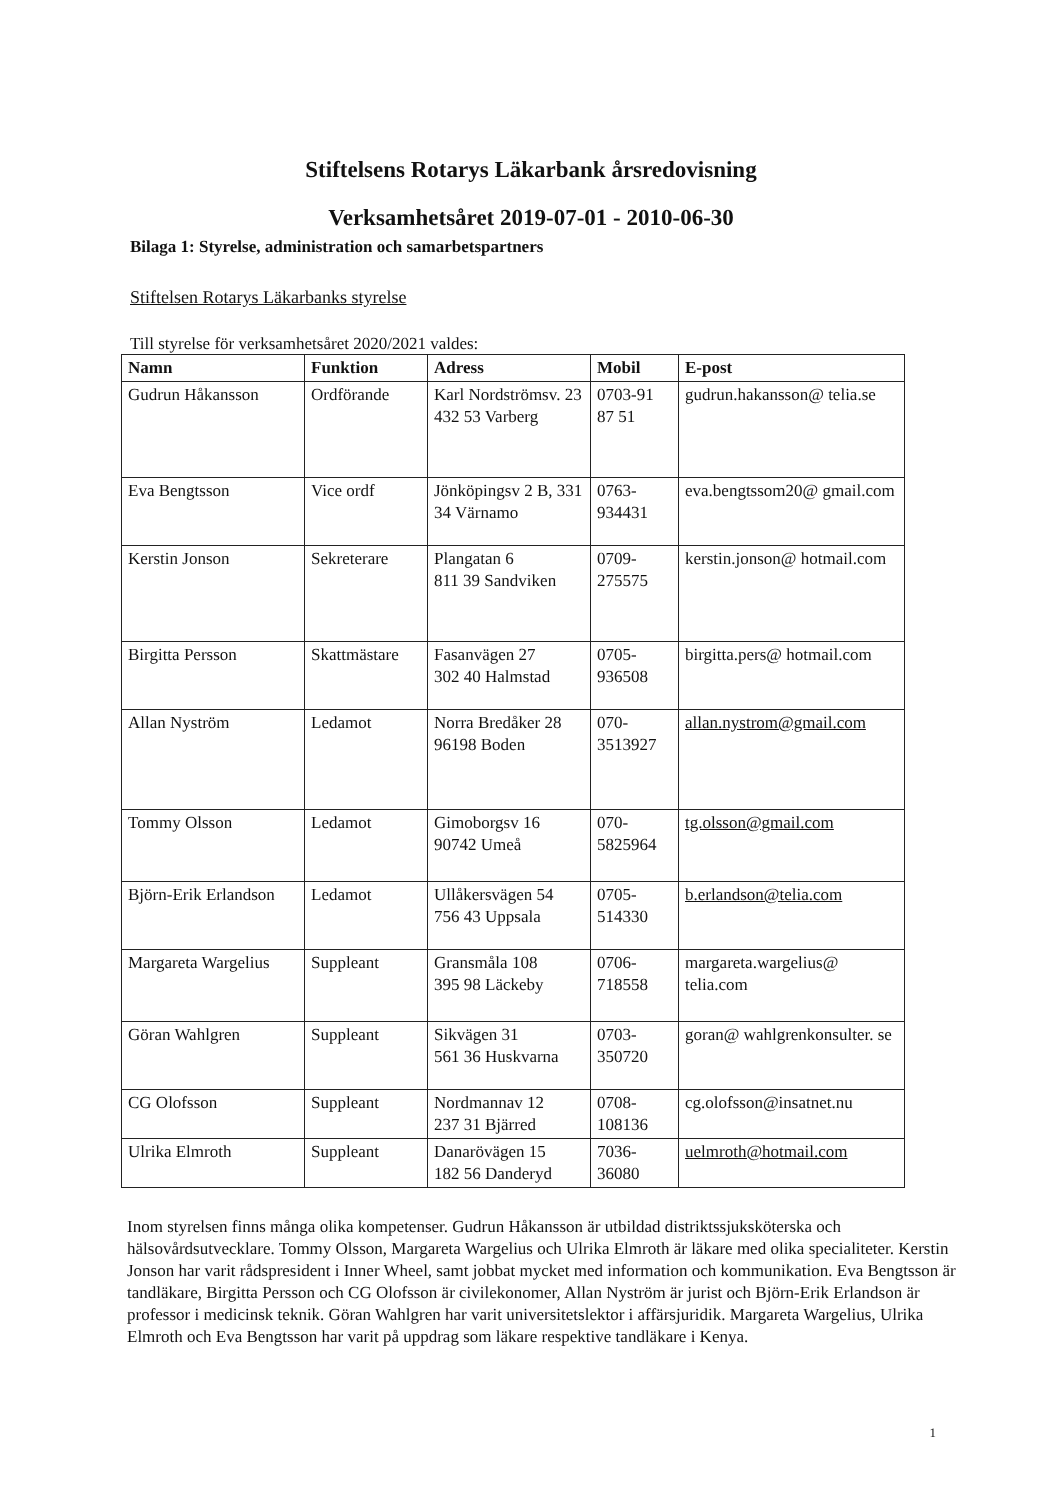Stiftelsens Rotarys Läkarbank årsredovisning
Verksamhetsåret 2019-07-01 - 2010-06-30
Bilaga 1: Styrelse, administration och samarbetspartners
Stiftelsen Rotarys Läkarbanks styrelse
Till styrelse för verksamhetsåret 2020/2021 valdes:
| Namn | Funktion | Adress | Mobil | E-post |
| --- | --- | --- | --- | --- |
| Gudrun Håkansson | Ordförande | Karl Nordströmsv. 23 432 53 Varberg | 0703-91 87 51 | gudrun.hakansson@ telia.se |
| Eva Bengtsson | Vice ordf | Jönköpingsv 2 B, 331 34 Värnamo | 0763-934431 | eva.bengtssom20@ gmail.com |
| Kerstin Jonson | Sekreterare | Plangatan 6 811 39 Sandviken | 0709-275575 | kerstin.jonson@ hotmail.com |
| Birgitta Persson | Skattmästare | Fasanvägen 27 302 40 Halmstad | 0705-936508 | birgitta.pers@ hotmail.com |
| Allan Nyström | Ledamot | Norra Bredåker 28 96198 Boden | 070-3513927 | allan.nystrom@gmail.com |
| Tommy Olsson | Ledamot | Gimoborgsv 16 90742 Umeå | 070-5825964 | tg.olsson@gmail.com |
| Björn-Erik Erlandson | Ledamot | Ullåkersvägen 54 756 43 Uppsala | 0705-514330 | b.erlandson@telia.com |
| Margareta Wargelius | Suppleant | Gransmåla 108 395 98 Läckeby | 0706-718558 | margareta.wargelius@ telia.com |
| Göran Wahlgren | Suppleant | Sikvägen 31 561 36 Huskvarna | 0703-350720 | goran@ wahlgrenkonsulter. se |
| CG Olofsson | Suppleant | Nordmannav 12 237 31 Bjärred | 0708-108136 | cg.olofsson@insatnet.nu |
| Ulrika Elmroth | Suppleant | Danarövägen 15 182 56 Danderyd | 7036-36080 | uelmroth@hotmail.com |
Inom styrelsen finns många olika kompetenser. Gudrun Håkansson är utbildad distriktssjuksköterska och hälsovårdsutvecklare. Tommy Olsson, Margareta Wargelius och Ulrika Elmroth är läkare med olika specialiteter. Kerstin Jonson har varit rådspresident i Inner Wheel, samt jobbat mycket med information och kommunikation. Eva Bengtsson är tandläkare, Birgitta Persson och CG Olofsson är civilekonomer, Allan Nyström är jurist och Björn-Erik Erlandson är professor i medicinsk teknik. Göran Wahlgren har varit universitetslektor i affärsjuridik. Margareta Wargelius, Ulrika Elmroth och Eva Bengtsson har varit på uppdrag som läkare respektive tandläkare i Kenya.
1